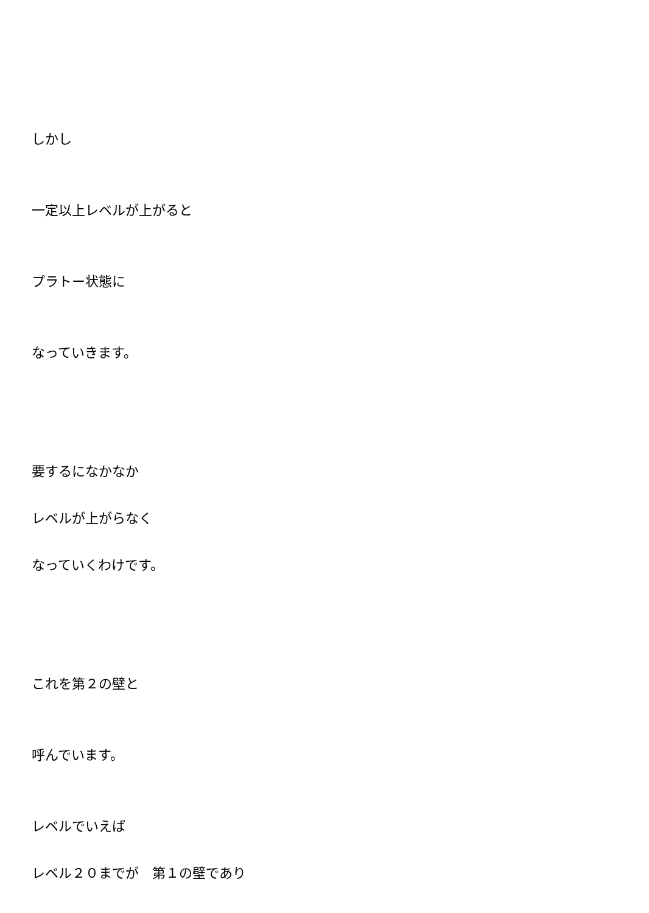しかし
一定以上レベルが上がると
プラトー状態に
なっていきます。
要するになかなか
レベルが上がらなく
なっていくわけです。
これを第２の壁と
呼んでいます。
レベルでいえば
レベル２０までが　第１の壁であり